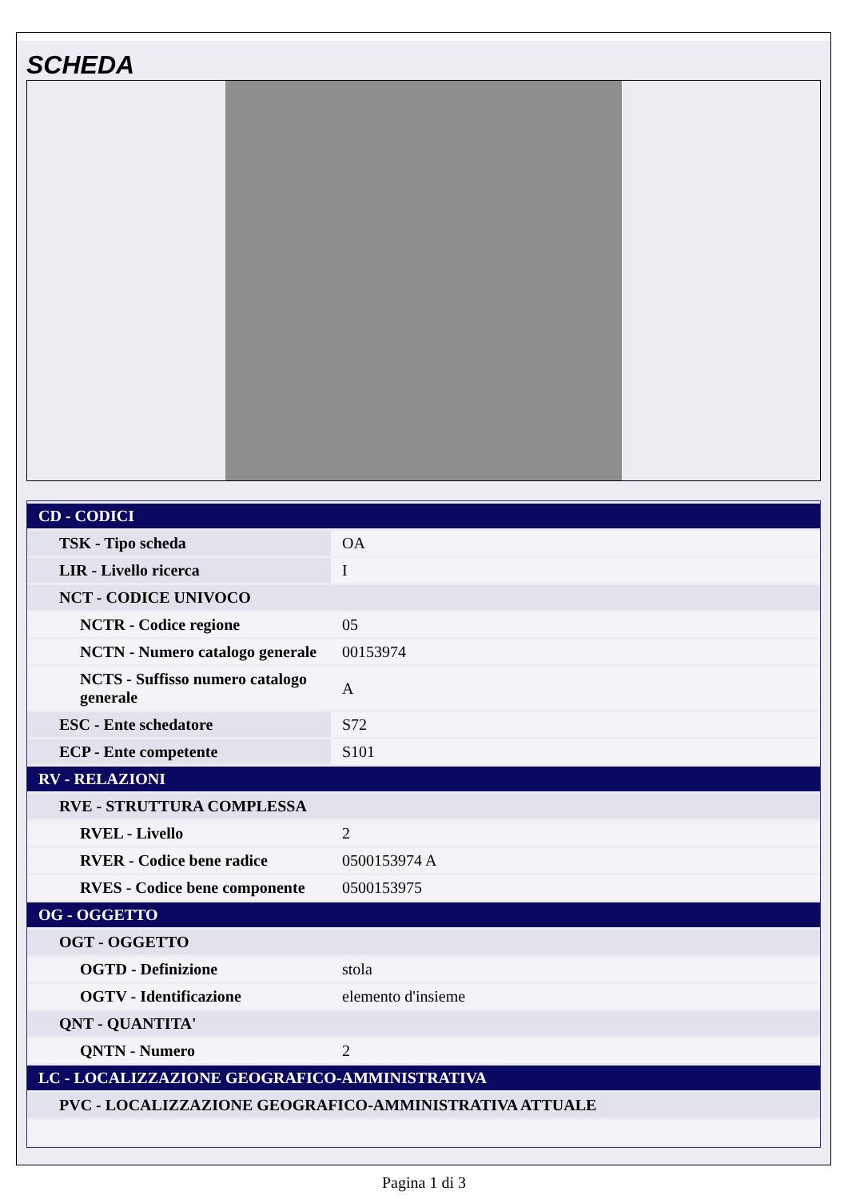SCHEDA
| CD - CODICI | |
| TSK - Tipo scheda | OA |
| LIR - Livello ricerca | I |
| NCT - CODICE UNIVOCO | |
| NCTR - Codice regione | 05 |
| NCTN - Numero catalogo generale | 00153974 |
| NCTS - Suffisso numero catalogo generale | A |
| ESC - Ente schedatore | S72 |
| ECP - Ente competente | S101 |
| RV - RELAZIONI | |
| RVE - STRUTTURA COMPLESSA | |
| RVEL - Livello | 2 |
| RVER - Codice bene radice | 0500153974 A |
| RVES - Codice bene componente | 0500153975 |
| OG - OGGETTO | |
| OGT - OGGETTO | |
| OGTD - Definizione | stola |
| OGTV - Identificazione | elemento d'insieme |
| QNT - QUANTITA' | |
| QNTN - Numero | 2 |
| LC - LOCALIZZAZIONE GEOGRAFICO-AMMINISTRATIVA | |
| PVC - LOCALIZZAZIONE GEOGRAFICO-AMMINISTRATIVA ATTUALE | |
Pagina 1 di 3